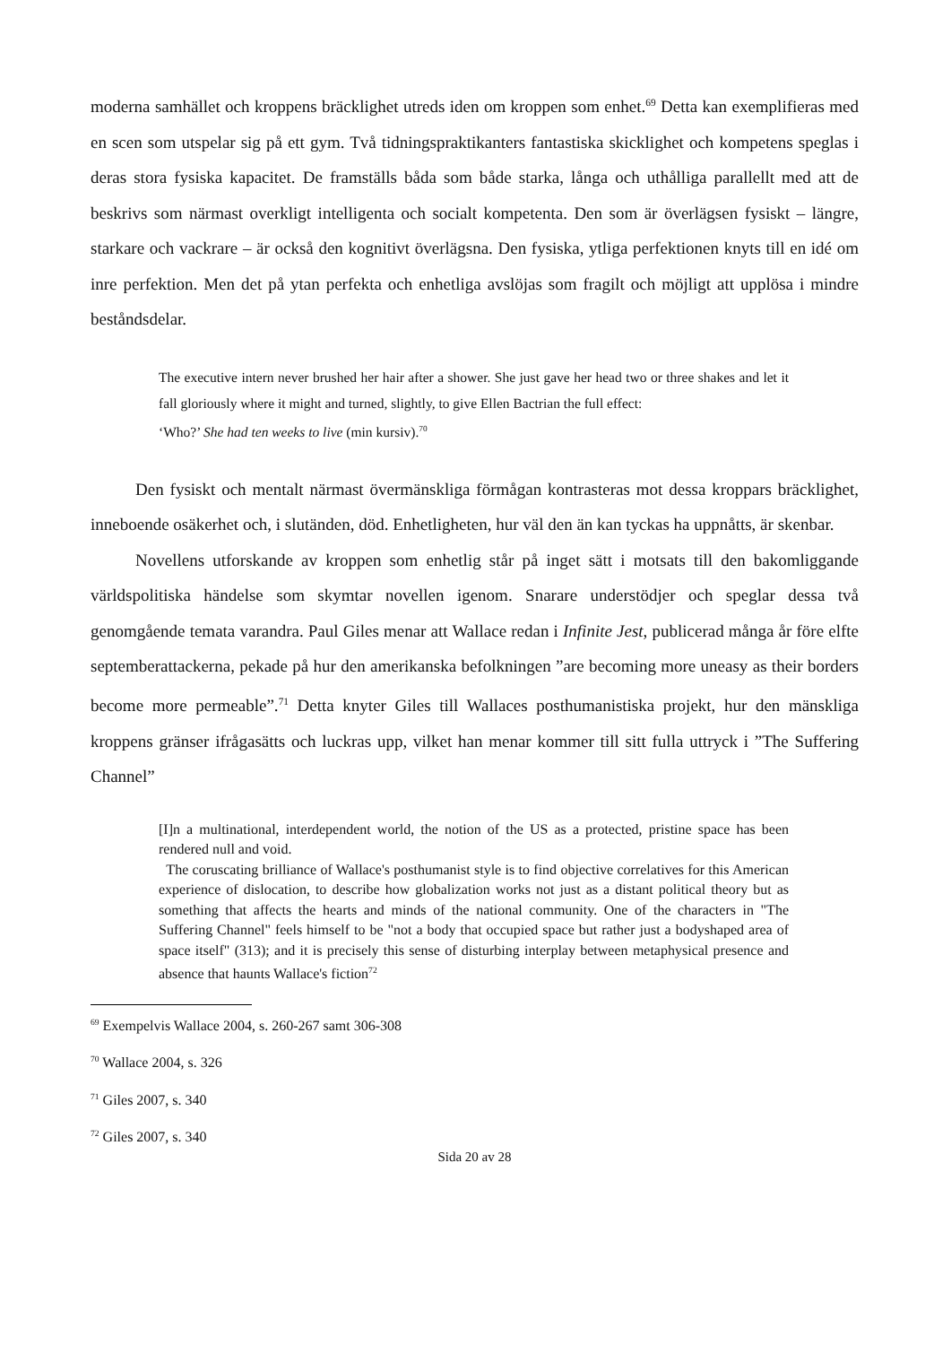moderna samhället och kroppens bräcklighet utreds iden om kroppen som enhet.<sup>69</sup> Detta kan exemplifieras med en scen som utspelar sig på ett gym. Två tidningspraktikanters fantastiska skicklighet och kompetens speglas i deras stora fysiska kapacitet. De framställs båda som både starka, långa och uthålliga parallellt med att de beskrivs som närmast overkligt intelligenta och socialt kompetenta. Den som är överlägsen fysiskt – längre, starkare och vackrare – är också den kognitivt överlägsna. Den fysiska, ytliga perfektionen knyts till en idé om inre perfektion. Men det på ytan perfekta och enhetliga avslöjas som fragilt och möjligt att upplösa i mindre beståndsdelar.
The executive intern never brushed her hair after a shower. She just gave her head two or three shakes and let it fall gloriously where it might and turned, slightly, to give Ellen Bactrian the full effect:
‘Who?’ She had ten weeks to live (min kursiv).<sup>70</sup>
Den fysiskt och mentalt närmast övermänskliga förmågan kontrasteras mot dessa kroppars bräcklighet, inneboende osäkerhet och, i slutänden, död. Enhetligheten, hur väl den än kan tyckas ha uppnåtts, är skenbar.
Novellens utforskande av kroppen som enhetlig står på inget sätt i motsats till den bakomliggande världspolitiska händelse som skymtar novellen igenom. Snarare understödjer och speglar dessa två genomgående temata varandra. Paul Giles menar att Wallace redan i Infinite Jest, publicerad många år före elfte septemberattackerna, pekade på hur den amerikanska befolkningen ”are becoming more uneasy as their borders become more permeable”.<sup>71</sup> Detta knyter Giles till Wallaces posthumanistiska projekt, hur den mänskliga kroppens gränser ifrågasätts och luckras upp, vilket han menar kommer till sitt fulla uttryck i ”The Suffering Channel”
[I]n a multinational, interdependent world, the notion of the US as a protected, pristine space has been rendered null and void.
The coruscating brilliance of Wallace's posthumanist style is to find objective correlatives for this American experience of dislocation, to describe how globalization works not just as a distant political theory but as something that affects the hearts and minds of the national community. One of the characters in "The Suffering Channel" feels himself to be "not a body that occupied space but rather just a bodyshaped area of space itself" (313); and it is precisely this sense of disturbing interplay between metaphysical presence and absence that haunts Wallace's fiction<sup>72</sup>
<sup>69</sup> Exempelvis Wallace 2004, s. 260-267 samt 306-308
<sup>70</sup> Wallace 2004, s. 326
<sup>71</sup> Giles 2007, s. 340
<sup>72</sup> Giles 2007, s. 340
Sida 20 av 28